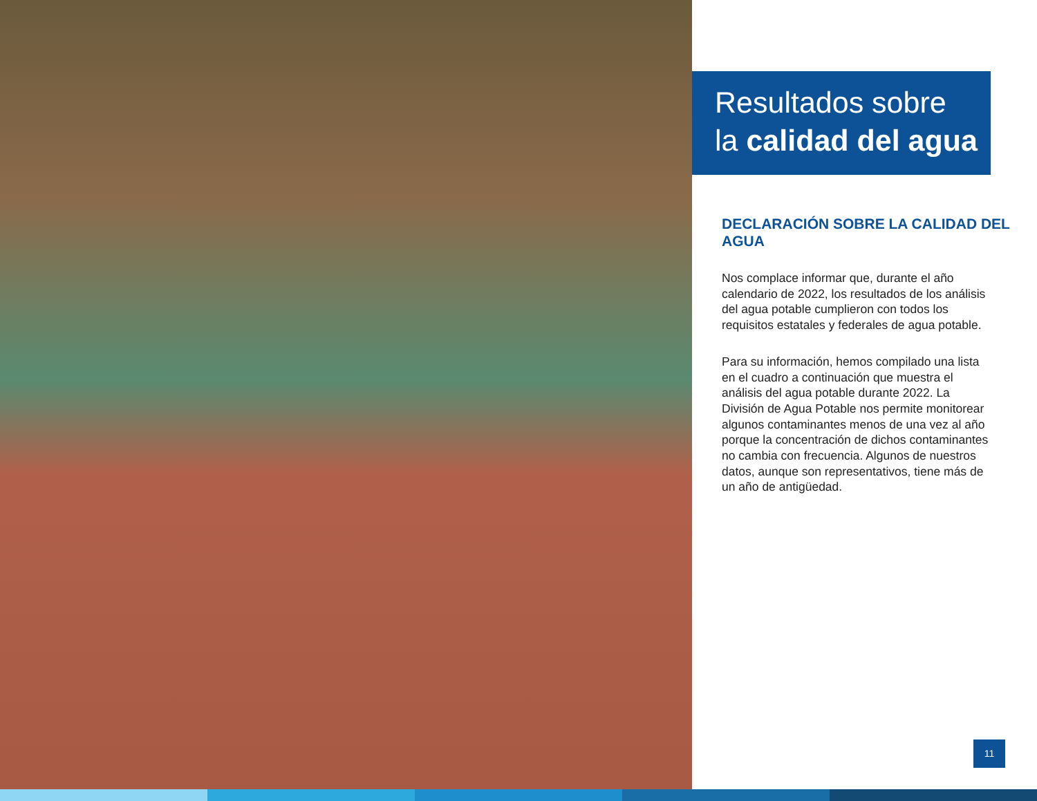Resultados sobre
la calidad del agua
DECLARACIÓN SOBRE LA CALIDAD DEL AGUA
Nos complace informar que, durante el año calendario de 2022, los resultados de los análisis del agua potable cumplieron con todos los requisitos estatales y federales de agua potable.
Para su información, hemos compilado una lista en el cuadro a continuación que muestra el análisis del agua potable durante 2022. La División de Agua Potable nos permite monitorear algunos contaminantes menos de una vez al año porque la concentración de dichos contaminantes no cambia con frecuencia. Algunos de nuestros datos, aunque son representativos, tiene más de un año de antigüedad.
11